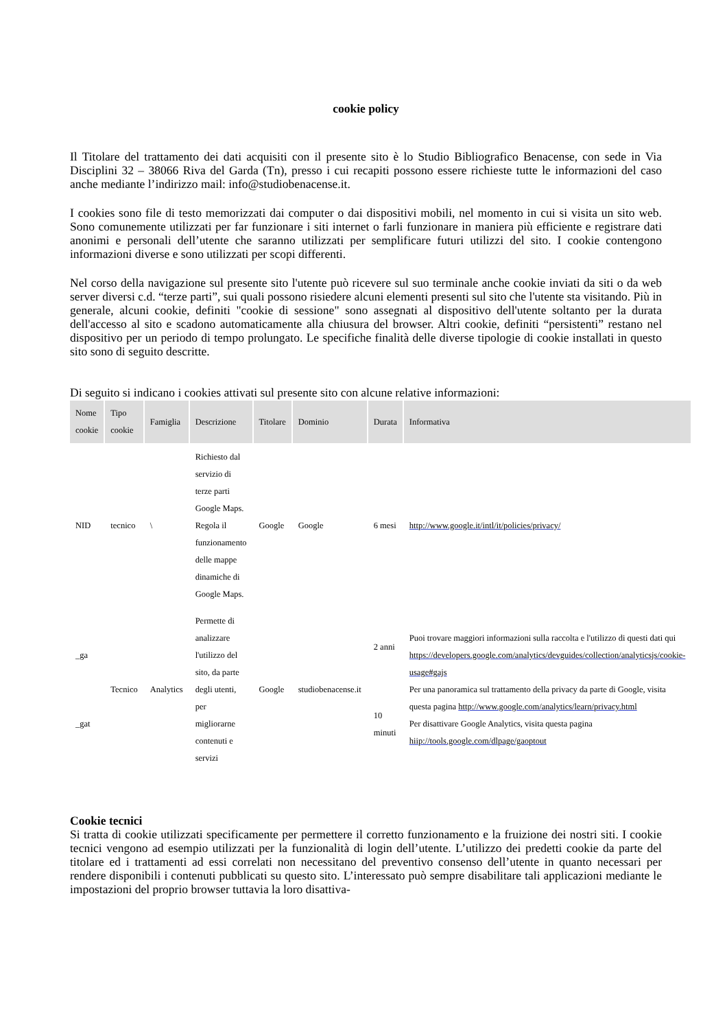cookie policy
Il Titolare del trattamento dei dati acquisiti con il presente sito è lo Studio Bibliografico Benacense, con sede in Via Disciplini 32 – 38066 Riva del Garda (Tn), presso i cui recapiti possono essere richieste tutte le informazioni del caso anche mediante l’indirizzo mail: info@studiobenacense.it.
I cookies sono file di testo memorizzati dai computer o dai dispositivi mobili, nel momento in cui si visita un sito web. Sono comunemente utilizzati per far funzionare i siti internet o farli funzionare in maniera più efficiente e registrare dati anonimi e personali dell’utente che saranno utilizzati per semplificare futuri utilizzi del sito. I cookie contengono informazioni diverse e sono utilizzati per scopi differenti.
Nel corso della navigazione sul presente sito l'utente può ricevere sul suo terminale anche cookie inviati da siti o da web server diversi c.d. “terze parti”, sui quali possono risiedere alcuni elementi presenti sul sito che l'utente sta visitando. Più in generale, alcuni cookie, definiti "cookie di sessione" sono assegnati al dispositivo dell'utente soltanto per la durata dell'accesso al sito e scadono automaticamente alla chiusura del browser. Altri cookie, definiti “persistenti” restano nel dispositivo per un periodo di tempo prolungato. Le specifiche finalità delle diverse tipologie di cookie installati in questo sito sono di seguito descritte.
Di seguito si indicano i cookies attivati sul presente sito con alcune relative informazioni:
| Nome cookie | Tipo cookie | Famiglia | Descrizione | Titolare | Dominio | Durata | Informativa |
| --- | --- | --- | --- | --- | --- | --- | --- |
| NID | tecnico | \ | Richiesto dal servizio di terze parti Google Maps. Regola il funzionamento delle mappe dinamiche di Google Maps. | Google | Google | 6 mesi | http://www.google.it/intl/it/policies/privacy/ |
| _ga _gat | Tecnico | Analytics | Permette di analizzare l'utilizzo del sito, da parte degli utenti, per migliorarne contenuti e servizi | Google | studiobenacense.it | 2 anni 10 minuti | Puoi trovare maggiori informazioni sulla raccolta e l'utilizzo di questi dati qui https://developers.google.com/analytics/devguides/collection/analyticsjs/cookie-usage#gajs Per una panoramica sul trattamento della privacy da parte di Google, visita questa pagina http://www.google.com/analytics/learn/privacy.html Per disattivare Google Analytics, visita questa pagina hiip://tools.google.com/dlpage/gaoptout |
Cookie tecnici
Si tratta di cookie utilizzati specificamente per permettere il corretto funzionamento e la fruizione dei nostri siti. I cookie tecnici vengono ad esempio utilizzati per la funzionalità di login dell’utente. L’utilizzo dei predetti cookie da parte del titolare ed i trattamenti ad essi correlati non necessitano del preventivo consenso dell’utente in quanto necessari per rendere disponibili i contenuti pubblicati su questo sito. L’interessato può sempre disabilitare tali applicazioni mediante le impostazioni del proprio browser tuttavia la loro disattiva-